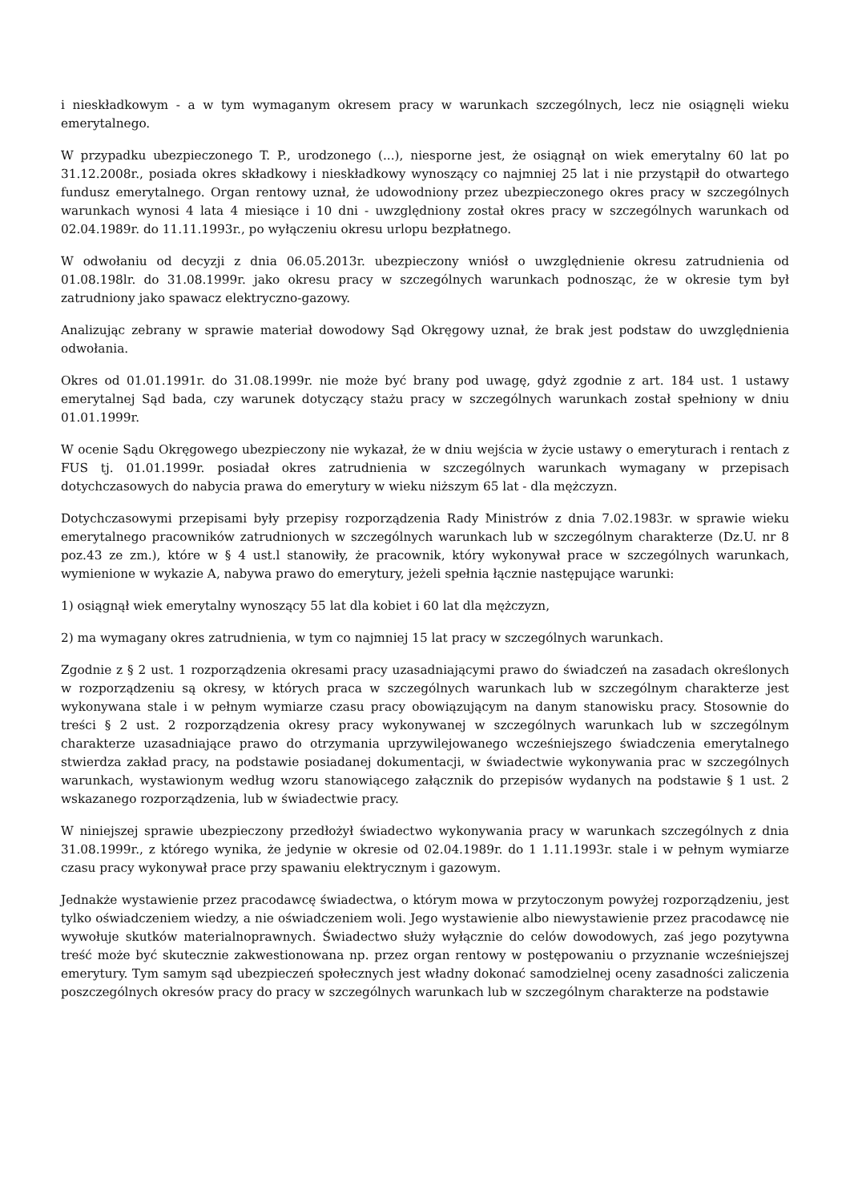i nieskładkowym - a w tym wymaganym okresem pracy w warunkach szczególnych, lecz nie osiągnęli wieku emerytalnego.
W przypadku ubezpieczonego T. P., urodzonego (...), niesporne jest, że osiągnął on wiek emerytalny 60 lat po 31.12.2008r., posiada okres składkowy i nieskładkowy wynoszący co najmniej 25 lat i nie przystąpił do otwartego fundusz emerytalnego. Organ rentowy uznał, że udowodniony przez ubezpieczonego okres pracy w szczególnych warunkach wynosi 4 lata 4 miesiące i 10 dni - uwzględniony został okres pracy w szczególnych warunkach od 02.04.1989r. do 11.11.1993r., po wyłączeniu okresu urlopu bezpłatnego.
W odwołaniu od decyzji z dnia 06.05.2013r. ubezpieczony wniósł o uwzględnienie okresu zatrudnienia od 01.08.198lr. do 31.08.1999r. jako okresu pracy w szczególnych warunkach podnosząc, że w okresie tym był zatrudniony jako spawacz elektryczno-gazowy.
Analizując zebrany w sprawie materiał dowodowy Sąd Okręgowy uznał, że brak jest podstaw do uwzględnienia odwołania.
Okres od 01.01.1991r. do 31.08.1999r. nie może być brany pod uwagę, gdyż zgodnie z art. 184 ust. 1 ustawy emerytalnej Sąd bada, czy warunek dotyczący stażu pracy w szczególnych warunkach został spełniony w dniu 01.01.1999r.
W ocenie Sądu Okręgowego ubezpieczony nie wykazał, że w dniu wejścia w życie ustawy o emeryturach i rentach z FUS tj. 01.01.1999r. posiadał okres zatrudnienia w szczególnych warunkach wymagany w przepisach dotychczasowych do nabycia prawa do emerytury w wieku niższym 65 lat - dla mężczyzn.
Dotychczasowymi przepisami były przepisy rozporządzenia Rady Ministrów z dnia 7.02.1983r. w sprawie wieku emerytalnego pracowników zatrudnionych w szczególnych warunkach lub w szczególnym charakterze (Dz.U. nr 8 poz.43 ze zm.), które w § 4 ust.l stanowiły, że pracownik, który wykonywał prace w szczególnych warunkach, wymienione w wykazie A, nabywa prawo do emerytury, jeżeli spełnia łącznie następujące warunki:
1) osiągnął wiek emerytalny wynoszący 55 lat dla kobiet i 60 lat dla mężczyzn,
2) ma wymagany okres zatrudnienia, w tym co najmniej 15 lat pracy w szczególnych warunkach.
Zgodnie z § 2 ust. 1 rozporządzenia okresami pracy uzasadniającymi prawo do świadczeń na zasadach określonych w rozporządzeniu są okresy, w których praca w szczególnych warunkach lub w szczególnym charakterze jest wykonywana stale i w pełnym wymiarze czasu pracy obowiązującym na danym stanowisku pracy. Stosownie do treści § 2 ust. 2 rozporządzenia okresy pracy wykonywanej w szczególnych warunkach lub w szczególnym charakterze uzasadniające prawo do otrzymania uprzywilejowanego wcześniejszego świadczenia emerytalnego stwierdza zakład pracy, na podstawie posiadanej dokumentacji, w świadectwie wykonywania prac w szczególnych warunkach, wystawionym według wzoru stanowiącego załącznik do przepisów wydanych na podstawie § 1 ust. 2 wskazanego rozporządzenia, lub w świadectwie pracy.
W niniejszej sprawie ubezpieczony przedłożył świadectwo wykonywania pracy w warunkach szczególnych z dnia 31.08.1999r., z którego wynika, że jedynie w okresie od 02.04.1989r. do 1 1.11.1993r. stale i w pełnym wymiarze czasu pracy wykonywał prace przy spawaniu elektrycznym i gazowym.
Jednakże wystawienie przez pracodawcę świadectwa, o którym mowa w przytoczonym powyżej rozporządzeniu, jest tylko oświadczeniem wiedzy, a nie oświadczeniem woli. Jego wystawienie albo niewystawienie przez pracodawcę nie wywołuje skutków materialnoprawnych. Świadectwo służy wyłącznie do celów dowodowych, zaś jego pozytywna treść może być skutecznie zakwestionowana np. przez organ rentowy w postępowaniu o przyznanie wcześniejszej emerytury. Tym samym sąd ubezpieczeń społecznych jest władny dokonać samodzielnej oceny zasadności zaliczenia poszczególnych okresów pracy do pracy w szczególnych warunkach lub w szczególnym charakterze na podstawie